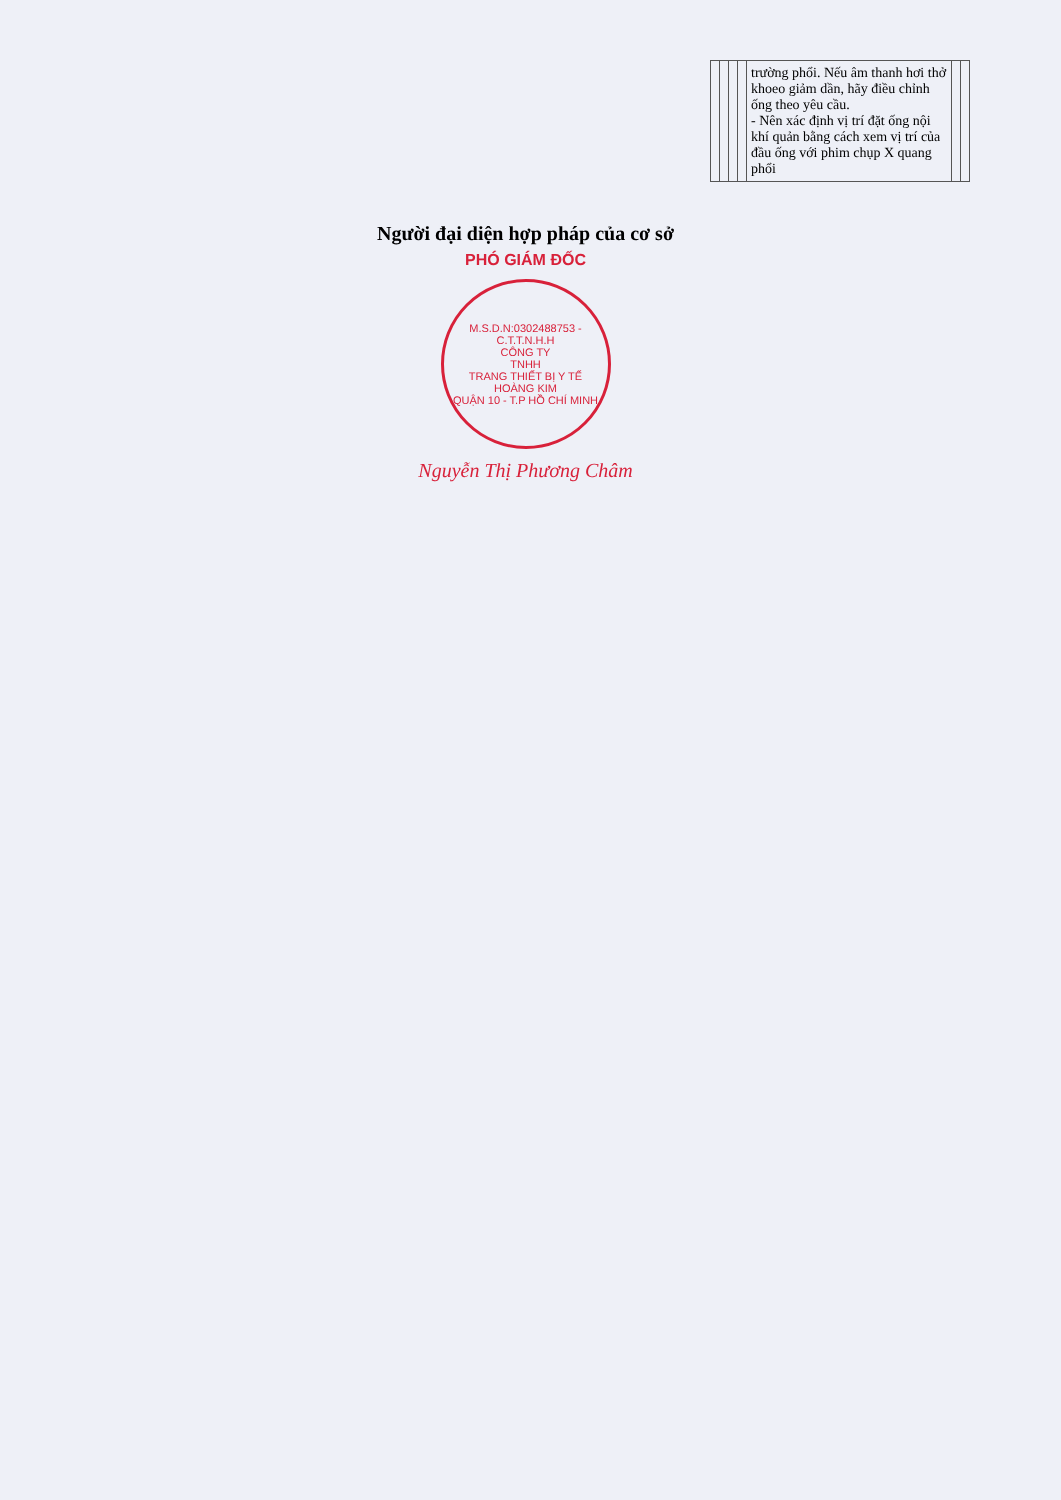| | | | | trường phổi. Nếu âm thanh hơi thở khoeo giảm dần, hãy điều chỉnh ống theo yêu cầu. - Nên xác định vị trí đặt ống nội khí quản bằng cách xem vị trí của đầu ống với phim chụp X quang phổi | | |
Người đại diện hợp pháp của cơ sở
PHÓ GIÁM ĐỐC
M.S.D.N:0302488753 - C.T.T.N.H.H
CÔNG TY
TNHH
TRANG THIẾT BỊ Y TẾ
HOÀNG KIM
QUẬN 10 - T.P HỒ CHÍ MINH
Nguyễn Thị Phương Châm